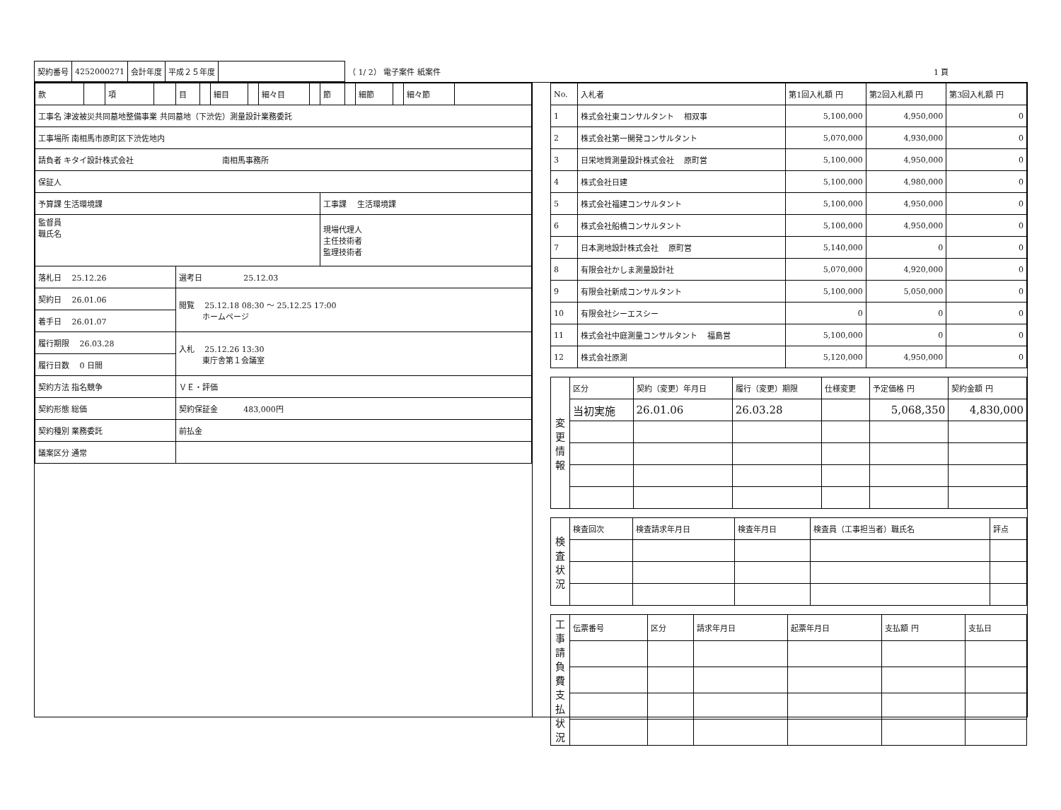| 契約番号 | 4252000271 | 会計年度 | 平成２５年度 | | （ 1/ 2） 電子案件 紙案件 | 1 頁 |
| 款 | | 項 | | 目 | | 細目 | | 細々目 | | 節 | | 細節 | | 細々節 | |
| 工事名 津波被災共同墓地整備事業 共同墓地（下渋佐）測量設計業務委託 | | | | | | | | | | | | | | | |
| 工事場所 南相馬市原町区下渋佐地内 | | | | | | | | | | | | | | | |
| 請負者 キタイ設計株式会社 南相馬事務所 | | | | | | | | | | | | | | | |
| 保証人 | | | | | | | | | | | | | | | |
| 予算課 生活環境課 | | | | | | | | | | 工事課 生活環境課 | | | | | |
| 監督員 職氏名 | | | | | | | | | | 現場代理人 主任技術者 監理技術者 | | | | | |
| 落札日 25.12.26 | | | | 選考日 25.12.03 | | | | | | | | | | | |
| 契約日 26.01.06 | | | | 閲覧 25.12.18 08:30 ～ 25.12.25 17:00 ホームページ | | | | | | | | | | | |
| 着手日 26.01.07 | | | | | | | | | | | | | | | |
| 履行期限 26.03.28 | | | | 入札 25.12.26 13:30 東庁舎第１会議室 | | | | | | | | | | | |
| 履行日数 0 日間 | | | | | | | | | | | | | | | |
| 契約方法 指名競争 | | | | ＶＥ・評価 | | | | | | | | | | | |
| 契約形態 総価 | | | | 契約保証金 483,000円 | | | | | | | | | | | |
| 契約種別 業務委託 | | | | 前払金 | | | | | | | | | | | |
| 議案区分 通常 | | | | | | | | | | | | | | | |
| No. | 入札者 | 第1回入札額 円 | 第2回入札額 円 | 第3回入札額 円 |
| --- | --- | --- | --- | --- |
| 1 | 株式会社東コンサルタント 相双事 | 5,100,000 | 4,950,000 | 0 |
| 2 | 株式会社第一開発コンサルタント | 5,070,000 | 4,930,000 | 0 |
| 3 | 日栄地質測量設計株式会社 原町営 | 5,100,000 | 4,950,000 | 0 |
| 4 | 株式会社日建 | 5,100,000 | 4,980,000 | 0 |
| 5 | 株式会社福建コンサルタント | 5,100,000 | 4,950,000 | 0 |
| 6 | 株式会社船橋コンサルタント | 5,100,000 | 4,950,000 | 0 |
| 7 | 日本測地設計株式会社 原町営 | 5,140,000 | 0 | 0 |
| 8 | 有限会社かしま測量設計社 | 5,070,000 | 4,920,000 | 0 |
| 9 | 有限会社新成コンサルタント | 5,100,000 | 5,050,000 | 0 |
| 10 | 有限会社シーエスシー | 0 | 0 | 0 |
| 11 | 株式会社中庭測量コンサルタント 福島営 | 5,100,000 | 0 | 0 |
| 12 | 株式会社原測 | 5,120,000 | 4,950,000 | 0 |
| 変更情報 | 区分 | 契約（変更）年月日 | 履行（変更）期限 | 仕様変更 | 予定価格 円 | 契約金額 円 |
| | 当初実施 | 26.01.06 | 26.03.28 | | 5,068,350 | 4,830,000 |
| 検査状況 | 検査回次 | 検査請求年月日 | 検査年月日 | 検査員（工事担当者）職氏名 | 評点 |
| 工事請負費支払状況 | 伝票番号 | 区分 | 請求年月日 | 起票年月日 | 支払額 円 | 支払日 |